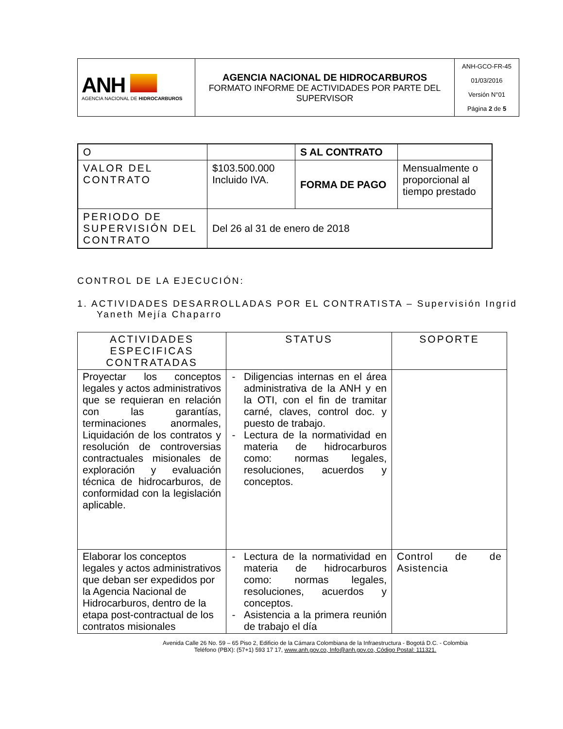| ANH AGENCIA NACIONAL DE HIDROCARBUROS | AGENCIA NACIONAL DE HIDROCARBUROS FORMATO INFORME DE ACTIVIDADES POR PARTE DEL SUPERVISOR | ANH-GCO-FR-45 01/03/2016 Versión N°01 Página 2 de 5 |
| O | | S AL CONTRATO | |
| VALOR DEL CONTRATO | $103.500.000 Incluido IVA. | FORMA DE PAGO | Mensualmente o proporcional al tiempo prestado |
| PERIODO DE SUPERVISIÓN DEL CONTRATO | Del 26 al 31 de enero de 2018 | | |
CONTROL DE LA EJECUCIÓN:
1. ACTIVIDADES DESARROLLADAS POR EL CONTRATISTA – Supervisión Ingrid Yaneth Mejía Chaparro
| ACTIVIDADES ESPECIFICAS CONTRATADAS | STATUS | SOPORTE |
| --- | --- | --- |
| Proyectar los conceptos legales y actos administrativos que se requieran en relación con las garantías, terminaciones anormales, Liquidación de los contratos y resolución de controversias contractuales misionales de exploración y evaluación técnica de hidrocarburos, de conformidad con la legislación aplicable. | Diligencias internas en el área administrativa de la ANH y en la OTI, con el fin de tramitar carné, claves, control doc. y puesto de trabajo. Lectura de la normatividad en materia de hidrocarburos como: normas legales, resoluciones, acuerdos y conceptos. | |
| Elaborar los conceptos legales y actos administrativos que deban ser expedidos por la Agencia Nacional de Hidrocarburos, dentro de la etapa post-contractual de los contratos misionales | Lectura de la normatividad en materia de hidrocarburos como: normas legales, resoluciones, acuerdos y conceptos. Asistencia a la primera reunión de trabajo el día | Control de de Asistencia |
Avenida Calle 26 No. 59 – 65 Piso 2, Edificio de la Cámara Colombiana de la Infraestructura - Bogotá D.C. - Colombia
Teléfono (PBX): (57+1) 593 17 17, www.anh.gov.co, Info@anh.gov.co, Código Postal: 111321.